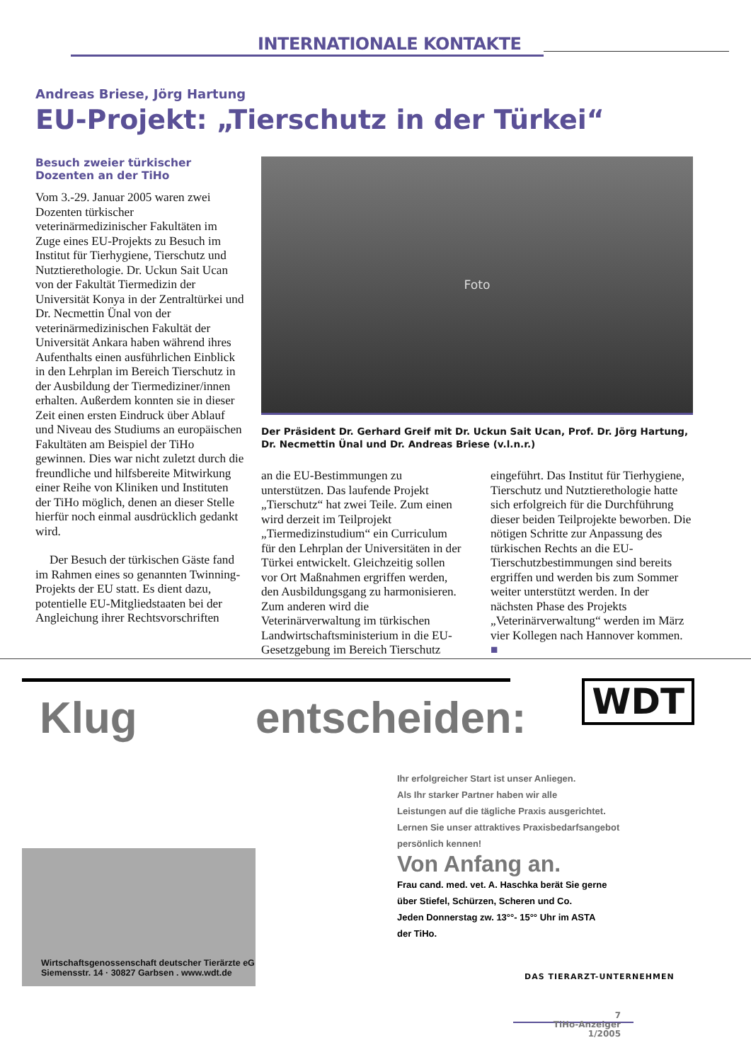INTERNATIONALE KONTAKTE
Andreas Briese, Jörg Hartung
EU-Projekt: „Tierschutz in der Türkei“
Besuch zweier türkischer Dozenten an der TiHo
Vom 3.-29. Januar 2005 waren zwei Dozenten türkischer veterinärmedizinischer Fakultäten im Zuge eines EU-Projekts zu Besuch im Institut für Tierhygiene, Tierschutz und Nutztierethologie. Dr. Uckun Sait Ucan von der Fakultät Tiermedizin der Universität Konya in der Zentraltürkei und Dr. Necmettin Ünal von der veterinärmedizinischen Fakultät der Universität Ankara haben während ihres Aufenthalts einen ausführlichen Einblick in den Lehrplan im Bereich Tierschutz in der Ausbildung der Tiermediziner/innen erhalten. Außerdem konnten sie in dieser Zeit einen ersten Eindruck über Ablauf und Niveau des Studiums an europäischen Fakultäten am Beispiel der TiHo gewinnen. Dies war nicht zuletzt durch die freundliche und hilfsbereite Mitwirkung einer Reihe von Kliniken und Instituten der TiHo möglich, denen an dieser Stelle hierfür noch einmal ausdrücklich gedankt wird.
Der Besuch der türkischen Gäste fand im Rahmen eines so genannten Twinning-Projekts der EU statt. Es dient dazu, potentielle EU-Mitgliedstaaten bei der Angleichung ihrer Rechtsvorschriften
Foto
Der Präsident Dr. Gerhard Greif mit Dr. Uckun Sait Ucan, Prof. Dr. Jörg Hartung, Dr. Necmettin Ünal und Dr. Andreas Briese (v.l.n.r.)
an die EU-Bestimmungen zu unterstützen. Das laufende Projekt „Tierschutz“ hat zwei Teile. Zum einen wird derzeit im Teilprojekt „Tiermedizinstudium“ ein Curriculum für den Lehrplan der Universitäten in der Türkei entwickelt. Gleichzeitig sollen vor Ort Maßnahmen ergriffen werden, den Ausbildungsgang zu harmonisieren. Zum anderen wird die Veterinärverwaltung im türkischen Landwirtschaftsministerium in die EU-Gesetzgebung im Bereich Tierschutz
eingeführt. Das Institut für Tierhygiene, Tierschutz und Nutztierethologie hatte sich erfolgreich für die Durchführung dieser beiden Teilprojekte beworben. Die nötigen Schritte zur Anpassung des türkischen Rechts an die EU-Tierschutzbestimmungen sind bereits ergriffen und werden bis zum Sommer weiter unterstützt werden. In der nächsten Phase des Projekts „Veterinärverwaltung“ werden im März vier Kollegen nach Hannover kommen. ■
WDT
Klug entscheiden:
Ihr erfolgreicher Start ist unser Anliegen.
Als Ihr starker Partner haben wir alle
Leistungen auf die tägliche Praxis ausgerichtet.
Lernen Sie unser attraktives Praxisbedarfsangebot
persönlich kennen!
Von Anfang an.
Frau cand. med. vet. A. Haschka berät Sie gerne
über Stiefel, Schürzen, Scheren und Co.
Jeden Donnerstag zw. 13°°- 15°° Uhr im ASTA
der TiHo.
Wirtschaftsgenossenschaft deutscher Tierärzte eG
Siemensstr. 14 · 30827 Garbsen . www.wdt.de
DAS TIERARZT-UNTERNEHMEN
7
TiHo-Anzeiger
1/2005